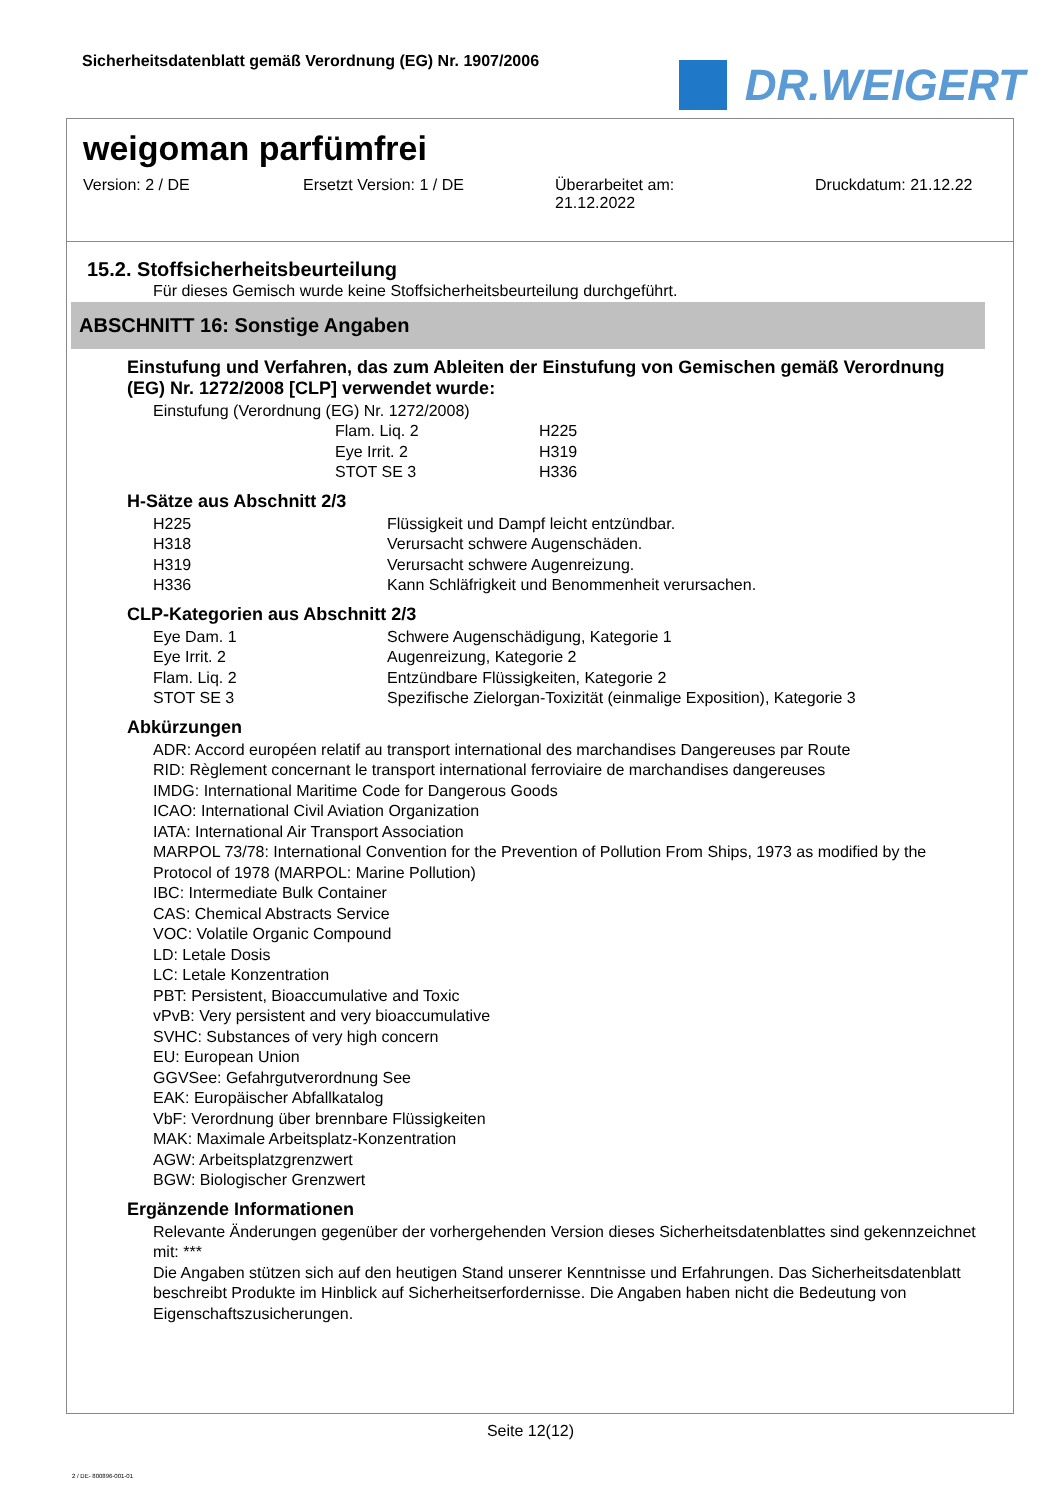Sicherheitsdatenblatt gemäß Verordnung (EG) Nr. 1907/2006
DR.WEIGERT
weigoman parfümfrei
Version: 2 / DE Ersetzt Version: 1 / DE Überarbeitet am:
21.12.2022
Druckdatum: 21.12.22
15.2. Stoffsicherheitsbeurteilung
Für dieses Gemisch wurde keine Stoffsicherheitsbeurteilung durchgeführt.
ABSCHNITT 16: Sonstige Angaben
Einstufung und Verfahren, das zum Ableiten der Einstufung von Gemischen gemäß Verordnung (EG) Nr. 1272/2008 [CLP] verwendet wurde:
Einstufung (Verordnung (EG) Nr. 1272/2008)
| Flam. Liq. 2 | H225 |
| Eye Irrit. 2 | H319 |
| STOT SE 3 | H336 |
H-Sätze aus Abschnitt 2/3
| H225 | Flüssigkeit und Dampf leicht entzündbar. |
| H318 | Verursacht schwere Augenschäden. |
| H319 | Verursacht schwere Augenreizung. |
| H336 | Kann Schläfrigkeit und Benommenheit verursachen. |
CLP-Kategorien aus Abschnitt 2/3
| Eye Dam. 1 | Schwere Augenschädigung, Kategorie 1 |
| Eye Irrit. 2 | Augenreizung, Kategorie 2 |
| Flam. Liq. 2 | Entzündbare Flüssigkeiten, Kategorie 2 |
| STOT SE 3 | Spezifische Zielorgan-Toxizität (einmalige Exposition), Kategorie 3 |
Abkürzungen
ADR: Accord européen relatif au transport international des marchandises Dangereuses par Route
RID: Règlement concernant le transport international ferroviaire de marchandises dangereuses
IMDG: International Maritime Code for Dangerous Goods
ICAO: International Civil Aviation Organization
IATA: International Air Transport Association
MARPOL 73/78: International Convention for the Prevention of Pollution From Ships, 1973 as modified by the Protocol of 1978 (MARPOL: Marine Pollution)
IBC: Intermediate Bulk Container
CAS: Chemical Abstracts Service
VOC: Volatile Organic Compound
LD: Letale Dosis
LC: Letale Konzentration
PBT: Persistent, Bioaccumulative and Toxic
vPvB: Very persistent and very bioaccumulative
SVHC: Substances of very high concern
EU: European Union
GGVSee: Gefahrgutverordnung See
EAK: Europäischer Abfallkatalog
VbF: Verordnung über brennbare Flüssigkeiten
MAK: Maximale Arbeitsplatz-Konzentration
AGW: Arbeitsplatzgrenzwert
BGW: Biologischer Grenzwert
Ergänzende Informationen
Relevante Änderungen gegenüber der vorhergehenden Version dieses Sicherheitsdatenblattes sind gekennzeichnet mit: ***
Die Angaben stützen sich auf den heutigen Stand unserer Kenntnisse und Erfahrungen. Das Sicherheitsdatenblatt beschreibt Produkte im Hinblick auf Sicherheitserfordernisse. Die Angaben haben nicht die Bedeutung von Eigenschaftszusicherungen.
Seite 12(12)
2 / DE- 800896-001-01